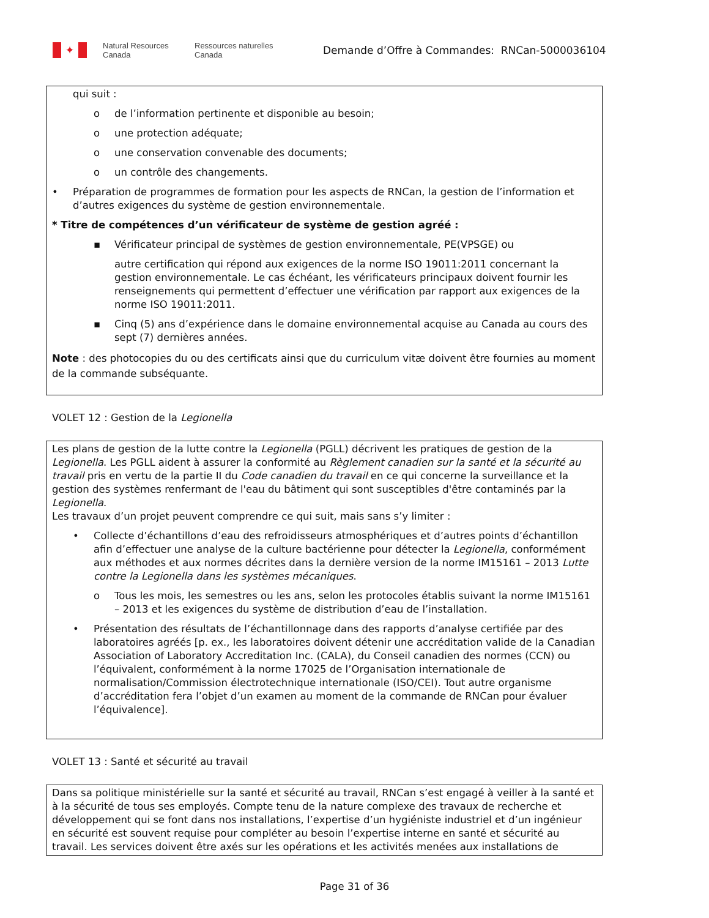✦
Natural Resources Canada
Ressources naturelles Canada
Demande d’Offre à Commandes: RNCan-5000036104
qui suit :
o de l’information pertinente et disponible au besoin;
o une protection adéquate;
o une conservation convenable des documents;
o un contrôle des changements.
• Préparation de programmes de formation pour les aspects de RNCan, la gestion de l’information et d’autres exigences du système de gestion environnementale.
* Titre de compétences d’un vérificateur de système de gestion agréé :
▪ Vérificateur principal de systèmes de gestion environnementale, PE(VPSGE) ou
autre certification qui répond aux exigences de la norme ISO 19011:2011 concernant la gestion environnementale. Le cas échéant, les vérificateurs principaux doivent fournir les renseignements qui permettent d’effectuer une vérification par rapport aux exigences de la norme ISO 19011:2011.
▪ Cinq (5) ans d’expérience dans le domaine environnemental acquise au Canada au cours des sept (7) dernières années.
Note : des photocopies du ou des certificats ainsi que du curriculum vitæ doivent être fournies au moment de la commande subséquante.
VOLET 12 : Gestion de la Legionella
Les plans de gestion de la lutte contre la Legionella (PGLL) décrivent les pratiques de gestion de la Legionella. Les PGLL aident à assurer la conformité au Règlement canadien sur la santé et la sécurité au travail pris en vertu de la partie II du Code canadien du travail en ce qui concerne la surveillance et la gestion des systèmes renfermant de l'eau du bâtiment qui sont susceptibles d'être contaminés par la Legionella.
Les travaux d’un projet peuvent comprendre ce qui suit, mais sans s’y limiter :
• Collecte d’échantillons d’eau des refroidisseurs atmosphériques et d’autres points d’échantillon afin d’effectuer une analyse de la culture bactérienne pour détecter la Legionella, conformément aux méthodes et aux normes décrites dans la dernière version de la norme IM15161 – 2013 Lutte contre la Legionella dans les systèmes mécaniques.
o Tous les mois, les semestres ou les ans, selon les protocoles établis suivant la norme IM15161 – 2013 et les exigences du système de distribution d’eau de l’installation.
• Présentation des résultats de l’échantillonnage dans des rapports d’analyse certifiée par des laboratoires agréés [p. ex., les laboratoires doivent détenir une accréditation valide de la Canadian Association of Laboratory Accreditation Inc. (CALA), du Conseil canadien des normes (CCN) ou l’équivalent, conformément à la norme 17025 de l’Organisation internationale de normalisation/Commission électrotechnique internationale (ISO/CEI). Tout autre organisme d’accréditation fera l’objet d’un examen au moment de la commande de RNCan pour évaluer l’équivalence].
VOLET 13 : Santé et sécurité au travail
Dans sa politique ministérielle sur la santé et sécurité au travail, RNCan s’est engagé à veiller à la santé et à la sécurité de tous ses employés. Compte tenu de la nature complexe des travaux de recherche et développement qui se font dans nos installations, l’expertise d’un hygiéniste industriel et d’un ingénieur en sécurité est souvent requise pour compléter au besoin l’expertise interne en santé et sécurité au travail. Les services doivent être axés sur les opérations et les activités menées aux installations de
Page 31 of 36